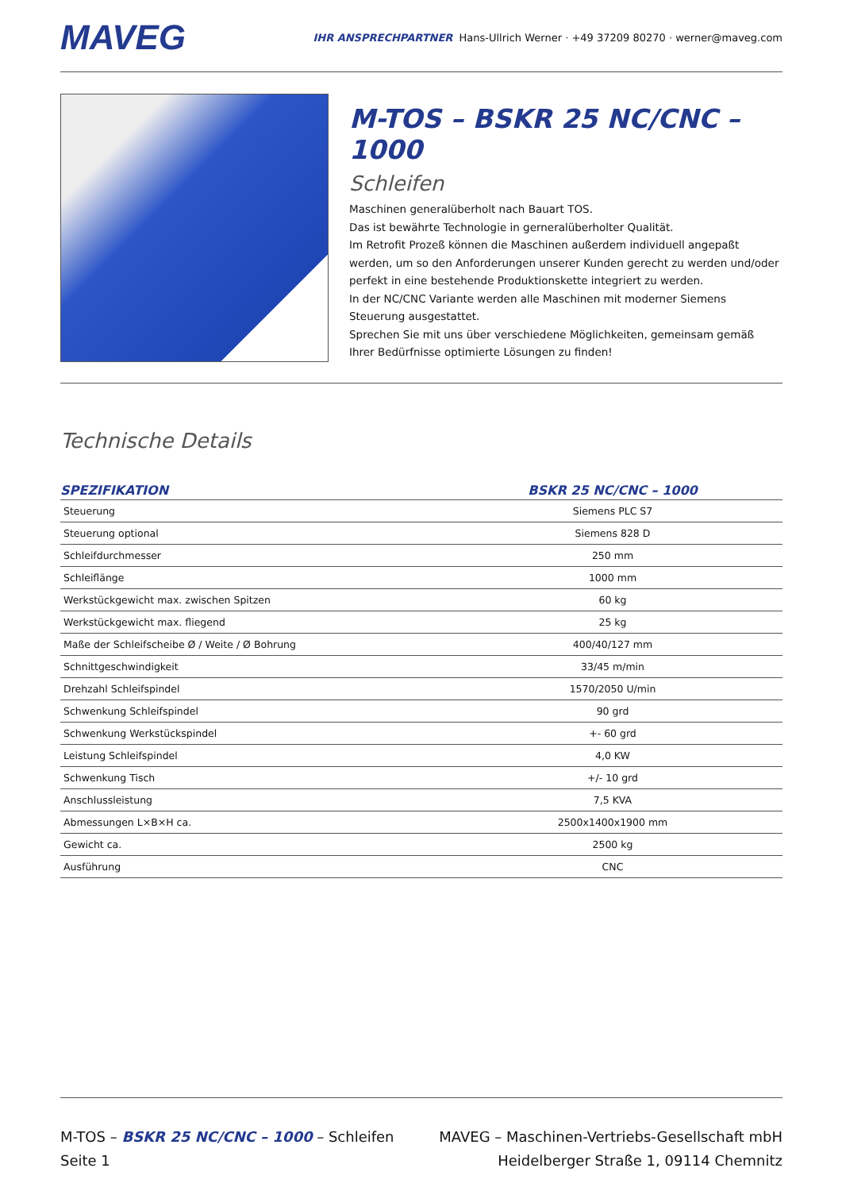MAVEG
IHR ANSPRECHPARTNER Hans-Ullrich Werner · +49 37209 80270 · werner@maveg.com
M-TOS – BSKR 25 NC/CNC – 1000
Schleifen
Maschinen generalüberholt nach Bauart TOS.
Das ist bewährte Technologie in gerneralüberholter Qualität.
Im Retrofit Prozeß können die Maschinen außerdem individuell angepaßt werden, um so den Anforderungen unserer Kunden gerecht zu werden und/oder perfekt in eine bestehende Produktionskette integriert zu werden.
In der NC/CNC Variante werden alle Maschinen mit moderner Siemens Steuerung ausgestattet.
Sprechen Sie mit uns über verschiedene Möglichkeiten, gemeinsam gemäß Ihrer Bedürfnisse optimierte Lösungen zu finden!
Technische Details
| SPEZIFIKATION | BSKR 25 NC/CNC – 1000 |
| --- | --- |
| Steuerung | Siemens PLC S7 |
| Steuerung optional | Siemens 828 D |
| Schleifdurchmesser | 250 mm |
| Schleiflänge | 1000 mm |
| Werkstückgewicht max. zwischen Spitzen | 60 kg |
| Werkstückgewicht max. fliegend | 25 kg |
| Maße der Schleifscheibe Ø / Weite / Ø Bohrung | 400/40/127 mm |
| Schnittgeschwindigkeit | 33/45 m/min |
| Drehzahl Schleifspindel | 1570/2050 U/min |
| Schwenkung Schleifspindel | 90 grd |
| Schwenkung Werkstückspindel | +- 60 grd |
| Leistung Schleifspindel | 4,0 KW |
| Schwenkung Tisch | +/- 10 grd |
| Anschlussleistung | 7,5 KVA |
| Abmessungen L×B×H ca. | 2500x1400x1900 mm |
| Gewicht ca. | 2500 kg |
| Ausführung | CNC |
M-TOS – BSKR 25 NC/CNC – 1000 – Schleifen
Seite 1
MAVEG – Maschinen-Vertriebs-Gesellschaft mbH
Heidelberger Straße 1, 09114 Chemnitz